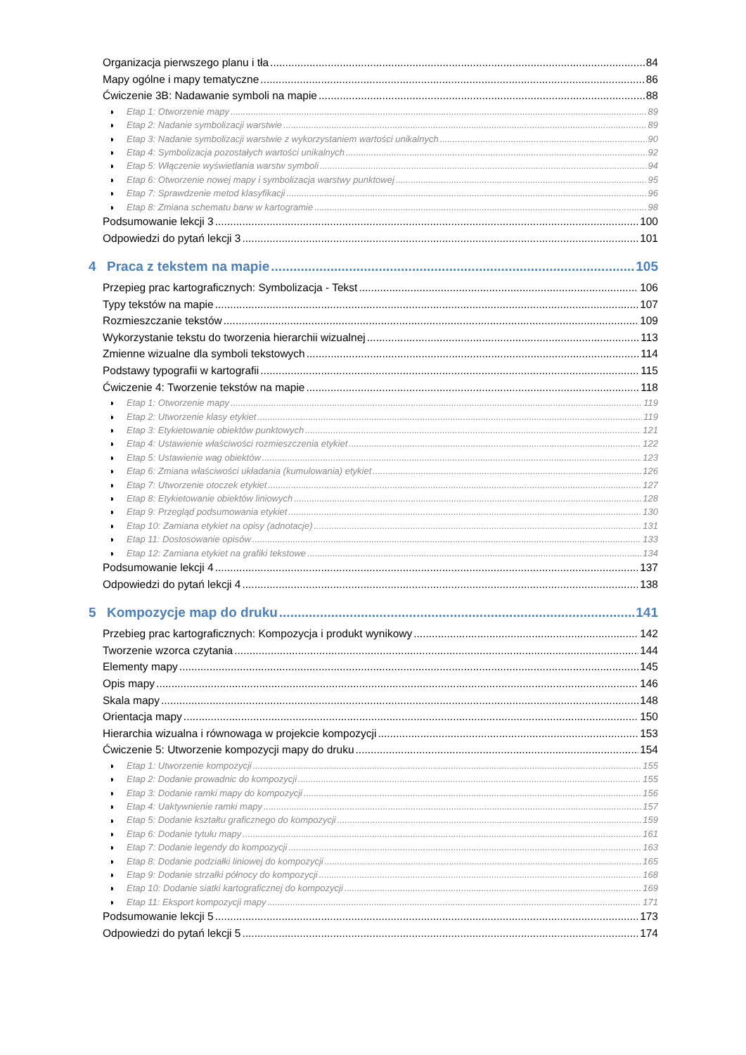Organizacja pierwszego planu i tła 84
Mapy ogólne i mapy tematyczne 86
Ćwiczenie 3B: Nadawanie symboli na mapie 88
Etap 1: Otworzenie mapy 89
Etap 2: Nadanie symbolizacji warstwie 89
Etap 3: Nadanie symbolizacji warstwie z wykorzystaniem wartości unikalnych 90
Etap 4: Symbolizacja pozostałych wartości unikalnych 92
Etap 5: Włączenie wyświetlania warstw symboli 94
Etap 6: Otworzenie nowej mapy i symbolizacja warstwy punktowej 95
Etap 7: Sprawdzenie metod klasyfikacji 96
Etap 8: Zmiana schematu barw w kartogramie 98
Podsumowanie lekcji 3 100
Odpowiedzi do pytań lekcji 3 101
4 Praca z tekstem na mapie 105
Przepieg prac kartograficznych: Symbolizacja - Tekst 106
Typy tekstów na mapie 107
Rozmieszczanie tekstów 109
Wykorzystanie tekstu do tworzenia hierarchii wizualnej 113
Zmienne wizualne dla symboli tekstowych 114
Podstawy typografii w kartografii 115
Ćwiczenie 4: Tworzenie tekstów na mapie 118
Etap 1: Otworzenie mapy 119
Etap 2: Utworzenie klasy etykiet 119
Etap 3: Etykietowanie obiektów punktowych 121
Etap 4: Ustawienie właściwości rozmieszczenia etykiet 122
Etap 5: Ustawienie wag obiektów 123
Etap 6: Zmiana właściwości układania (kumulowania) etykiet 126
Etap 7: Utworzenie otoczek etykiet 127
Etap 8: Etykietowanie obiektów liniowych 128
Etap 9: Przegląd podsumowania etykiet 130
Etap 10: Zamiana etykiet na opisy (adnotacje) 131
Etap 11: Dostosowanie opisów 133
Etap 12: Zamiana etykiet na grafiki tekstowe 134
Podsumowanie lekcji 4 137
Odpowiedzi do pytań lekcji 4 138
5 Kompozycje map do druku 141
Przebieg prac kartograficznych: Kompozycja i produkt wynikowy 142
Tworzenie wzorca czytania 144
Elementy mapy 145
Opis mapy 146
Skala mapy 148
Orientacja mapy 150
Hierarchia wizualna i równowaga w projekcie kompozycji 153
Ćwiczenie 5: Utworzenie kompozycji mapy do druku 154
Etap 1: Utworzenie kompozycji 155
Etap 2: Dodanie prowadnic do kompozycji 155
Etap 3: Dodanie ramki mapy do kompozycji 156
Etap 4: Uaktywnienie ramki mapy 157
Etap 5: Dodanie kształtu graficznego do kompozycji 159
Etap 6: Dodanie tytułu mapy 161
Etap 7: Dodanie legendy do kompozycji 163
Etap 8: Dodanie podziałki liniowej do kompozycji 165
Etap 9: Dodanie strzałki północy do kompozycji 168
Etap 10: Dodanie siatki kartograficznej do kompozycji 169
Etap 11: Eksport kompozycji mapy 171
Podsumowanie lekcji 5 173
Odpowiedzi do pytań lekcji 5 174